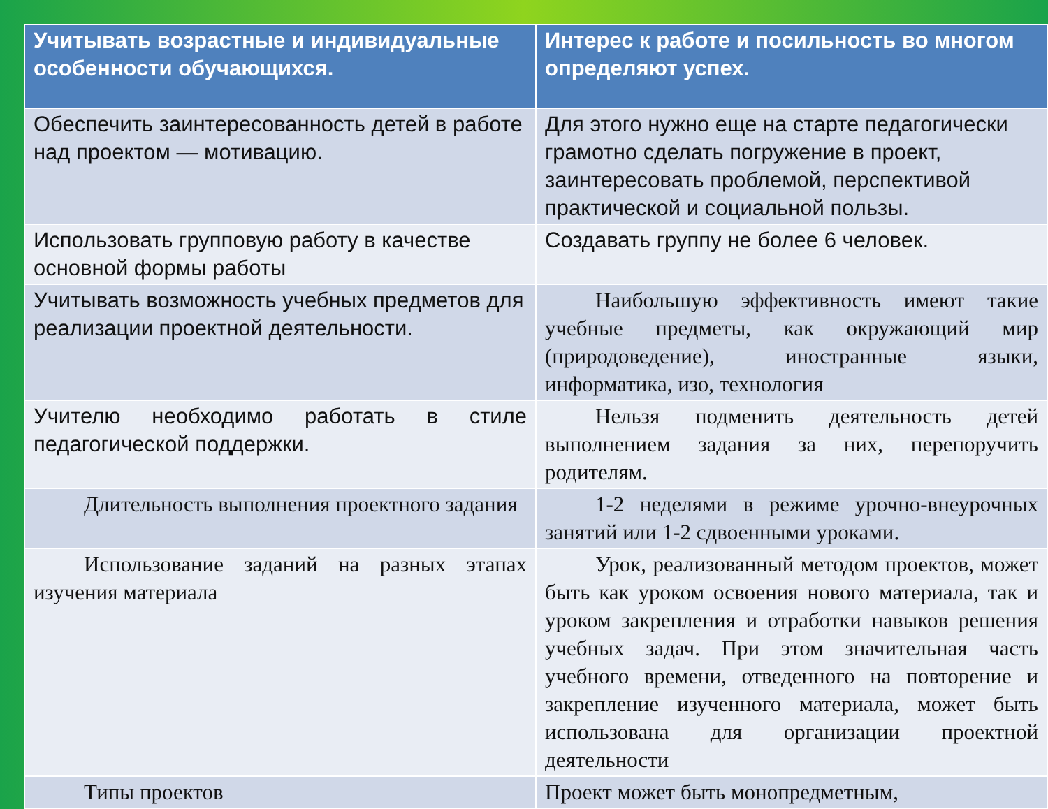| Учитывать возрастные и индивидуальные особенности обучающихся. | Интерес к работе и посильность во многом определяют успех. |
| --- | --- |
| Обеспечить заинтересованность детей в работе над проектом — мотивацию. | Для этого нужно еще на старте педагогически грамотно сделать погружение в проект, заинтересовать проблемой, перспективой практической и социальной пользы. |
| Использовать групповую работу в качестве основной формы работы | Создавать группу не более 6 человек. |
| Учитывать возможность учебных предметов для реализации проектной деятельности. | Наибольшую эффективность имеют такие учебные предметы, как окружающий мир (природоведение), иностранные языки, информатика, изо, технология |
| Учителю необходимо работать в стиле педагогической поддержки. | Нельзя подменить деятельность детей выполнением задания за них, перепоручить родителям. |
| Длительность выполнения проектного задания | 1-2 неделями в режиме урочно-внеурочных занятий или 1-2 сдвоенными уроками. |
| Использование заданий на разных этапах изучения материала | Урок, реализованный методом проектов, может быть как уроком освоения нового материала, так и уроком закрепления и отработки навыков решения учебных задач. При этом значительная часть учебного времени, отведенного на повторение и закрепление изученного материала, может быть использована для организации проектной деятельности |
| Типы проектов | Проект может быть монопредметным, |